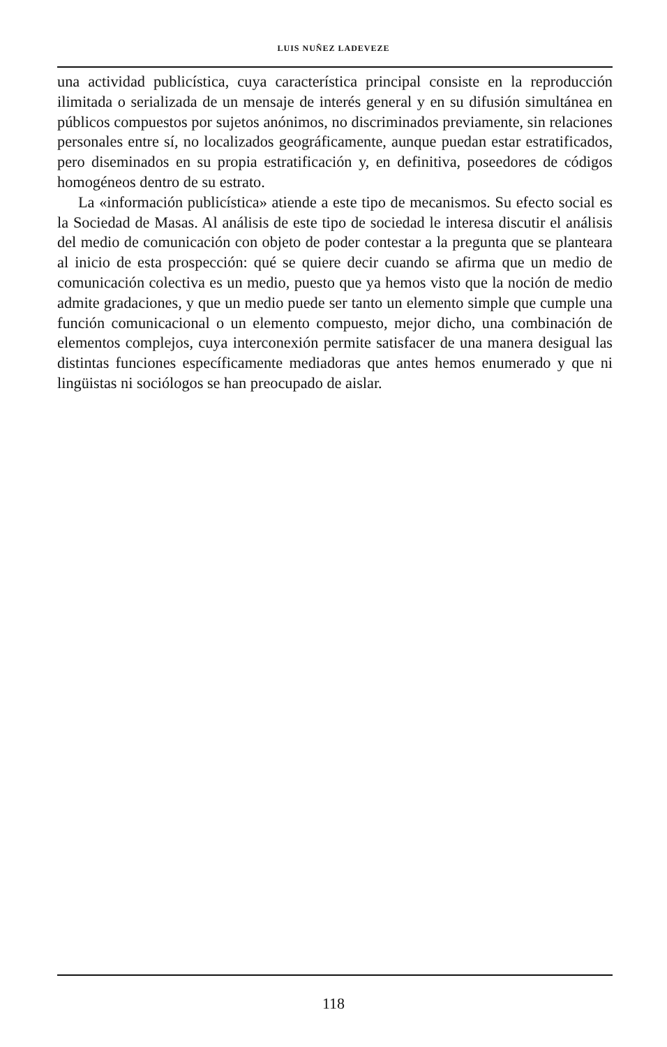LUIS NUÑEZ LADEVEZE
una actividad publicística, cuya característica principal consiste en la reproducción ilimitada o serializada de un mensaje de interés general y en su difusión simultánea en públicos compuestos por sujetos anónimos, no discriminados previamente, sin relaciones personales entre sí, no localizados geográficamente, aunque puedan estar estratificados, pero diseminados en su propia estratificación y, en definitiva, poseedores de códigos homogéneos dentro de su estrato.
La «información publicística» atiende a este tipo de mecanismos. Su efecto social es la Sociedad de Masas. Al análisis de este tipo de sociedad le interesa discutir el análisis del medio de comunicación con objeto de poder contestar a la pregunta que se planteara al inicio de esta prospección: qué se quiere decir cuando se afirma que un medio de comunicación colectiva es un medio, puesto que ya hemos visto que la noción de medio admite gradaciones, y que un medio puede ser tanto un elemento simple que cumple una función comunicacional o un elemento compuesto, mejor dicho, una combinación de elementos complejos, cuya interconexión permite satisfacer de una manera desigual las distintas funciones específicamente mediadoras que antes hemos enumerado y que ni lingüistas ni sociólogos se han preocupado de aislar.
118